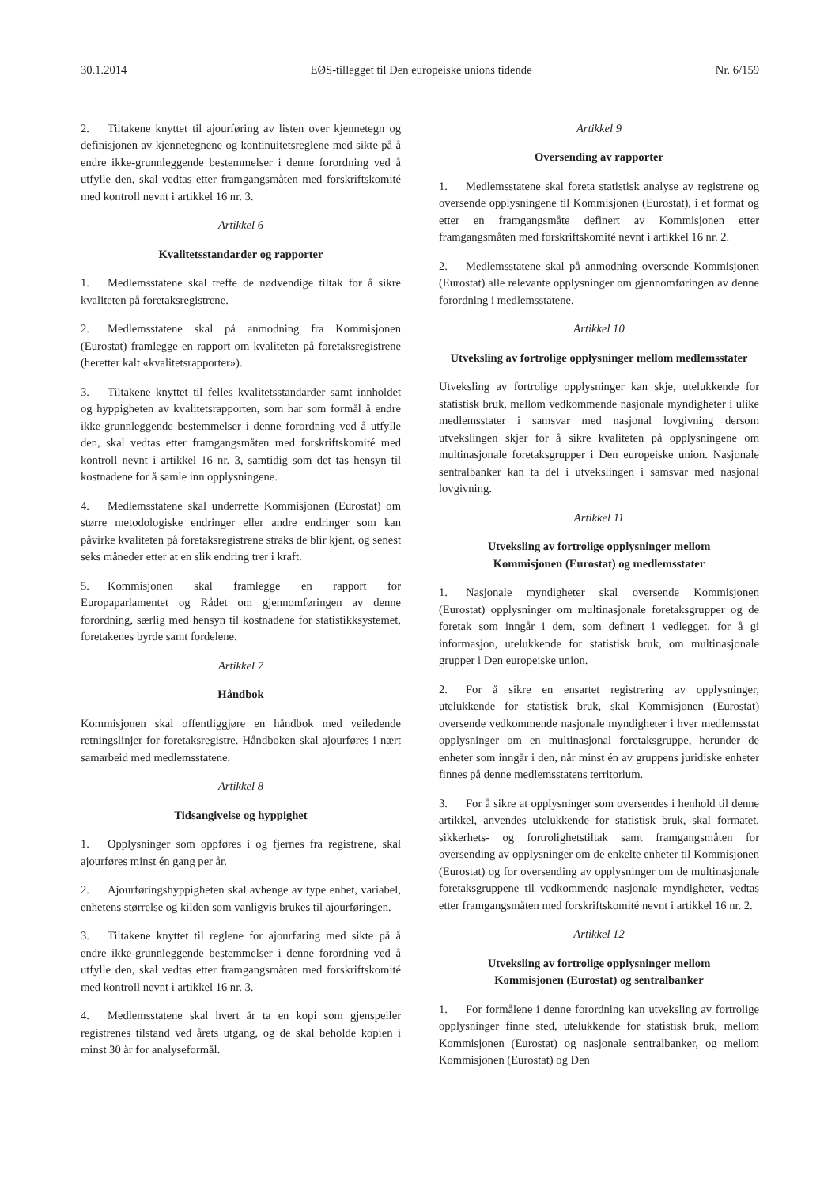30.1.2014 EØS-tillegget til Den europeiske unions tidende Nr. 6/159
2. Tiltakene knyttet til ajourføring av listen over kjennetegn og definisjonen av kjennetegnene og kontinuitetsreglene med sikte på å endre ikke-grunnleggende bestemmelser i denne forordning ved å utfylle den, skal vedtas etter framgangsmåten med forskriftskomité med kontroll nevnt i artikkel 16 nr. 3.
Artikkel 6
Kvalitetsstandarder og rapporter
1. Medlemsstatene skal treffe de nødvendige tiltak for å sikre kvaliteten på foretaksregistrene.
2. Medlemsstatene skal på anmodning fra Kommisjonen (Eurostat) framlegge en rapport om kvaliteten på foretaksregistrene (heretter kalt «kvalitetsrapporter»).
3. Tiltakene knyttet til felles kvalitetsstandarder samt innholdet og hyppigheten av kvalitetsrapporten, som har som formål å endre ikke-grunnleggende bestemmelser i denne forordning ved å utfylle den, skal vedtas etter framgangsmåten med forskriftskomité med kontroll nevnt i artikkel 16 nr. 3, samtidig som det tas hensyn til kostnadene for å samle inn opplysningene.
4. Medlemsstatene skal underrette Kommisjonen (Eurostat) om større metodologiske endringer eller andre endringer som kan påvirke kvaliteten på foretaksregistrene straks de blir kjent, og senest seks måneder etter at en slik endring trer i kraft.
5. Kommisjonen skal framlegge en rapport for Europaparlamentet og Rådet om gjennomføringen av denne forordning, særlig med hensyn til kostnadene for statistikksystemet, foretakenes byrde samt fordelene.
Artikkel 7
Håndbok
Kommisjonen skal offentliggjøre en håndbok med veiledende retningslinjer for foretaksregistre. Håndboken skal ajourføres i nært samarbeid med medlemsstatene.
Artikkel 8
Tidsangivelse og hyppighet
1. Opplysninger som oppføres i og fjernes fra registrene, skal ajourføres minst én gang per år.
2. Ajourføringshyppigheten skal avhenge av type enhet, variabel, enhetens størrelse og kilden som vanligvis brukes til ajourføringen.
3. Tiltakene knyttet til reglene for ajourføring med sikte på å endre ikke-grunnleggende bestemmelser i denne forordning ved å utfylle den, skal vedtas etter framgangsmåten med forskriftskomité med kontroll nevnt i artikkel 16 nr. 3.
4. Medlemsstatene skal hvert år ta en kopi som gjenspeiler registrenes tilstand ved årets utgang, og de skal beholde kopien i minst 30 år for analyseformål.
Artikkel 9
Oversending av rapporter
1. Medlemsstatene skal foreta statistisk analyse av registrene og oversende opplysningene til Kommisjonen (Eurostat), i et format og etter en framgangsmåte definert av Kommisjonen etter framgangsmåten med forskriftskomité nevnt i artikkel 16 nr. 2.
2. Medlemsstatene skal på anmodning oversende Kommisjonen (Eurostat) alle relevante opplysninger om gjennomføringen av denne forordning i medlemsstatene.
Artikkel 10
Utveksling av fortrolige opplysninger mellom medlemsstater
Utveksling av fortrolige opplysninger kan skje, utelukkende for statistisk bruk, mellom vedkommende nasjonale myndigheter i ulike medlemsstater i samsvar med nasjonal lovgivning dersom utvekslingen skjer for å sikre kvaliteten på opplysningene om multinasjonale foretaksgrupper i Den europeiske union. Nasjonale sentralbanker kan ta del i utvekslingen i samsvar med nasjonal lovgivning.
Artikkel 11
Utveksling av fortrolige opplysninger mellom
Kommisjonen (Eurostat) og medlemsstater
1. Nasjonale myndigheter skal oversende Kommisjonen (Eurostat) opplysninger om multinasjonale foretaksgrupper og de foretak som inngår i dem, som definert i vedlegget, for å gi informasjon, utelukkende for statistisk bruk, om multinasjonale grupper i Den europeiske union.
2. For å sikre en ensartet registrering av opplysninger, utelukkende for statistisk bruk, skal Kommisjonen (Eurostat) oversende vedkommende nasjonale myndigheter i hver medlemsstat opplysninger om en multinasjonal foretaksgruppe, herunder de enheter som inngår i den, når minst én av gruppens juridiske enheter finnes på denne medlemsstatens territorium.
3. For å sikre at opplysninger som oversendes i henhold til denne artikkel, anvendes utelukkende for statistisk bruk, skal formatet, sikkerhets- og fortrolighetstiltak samt framgangsmåten for oversending av opplysninger om de enkelte enheter til Kommisjonen (Eurostat) og for oversending av opplysninger om de multinasjonale foretaksgruppene til vedkommende nasjonale myndigheter, vedtas etter framgangsmåten med forskriftskomité nevnt i artikkel 16 nr. 2.
Artikkel 12
Utveksling av fortrolige opplysninger mellom
Kommisjonen (Eurostat) og sentralbanker
1. For formålene i denne forordning kan utveksling av fortrolige opplysninger finne sted, utelukkende for statistisk bruk, mellom Kommisjonen (Eurostat) og nasjonale sentralbanker, og mellom Kommisjonen (Eurostat) og Den